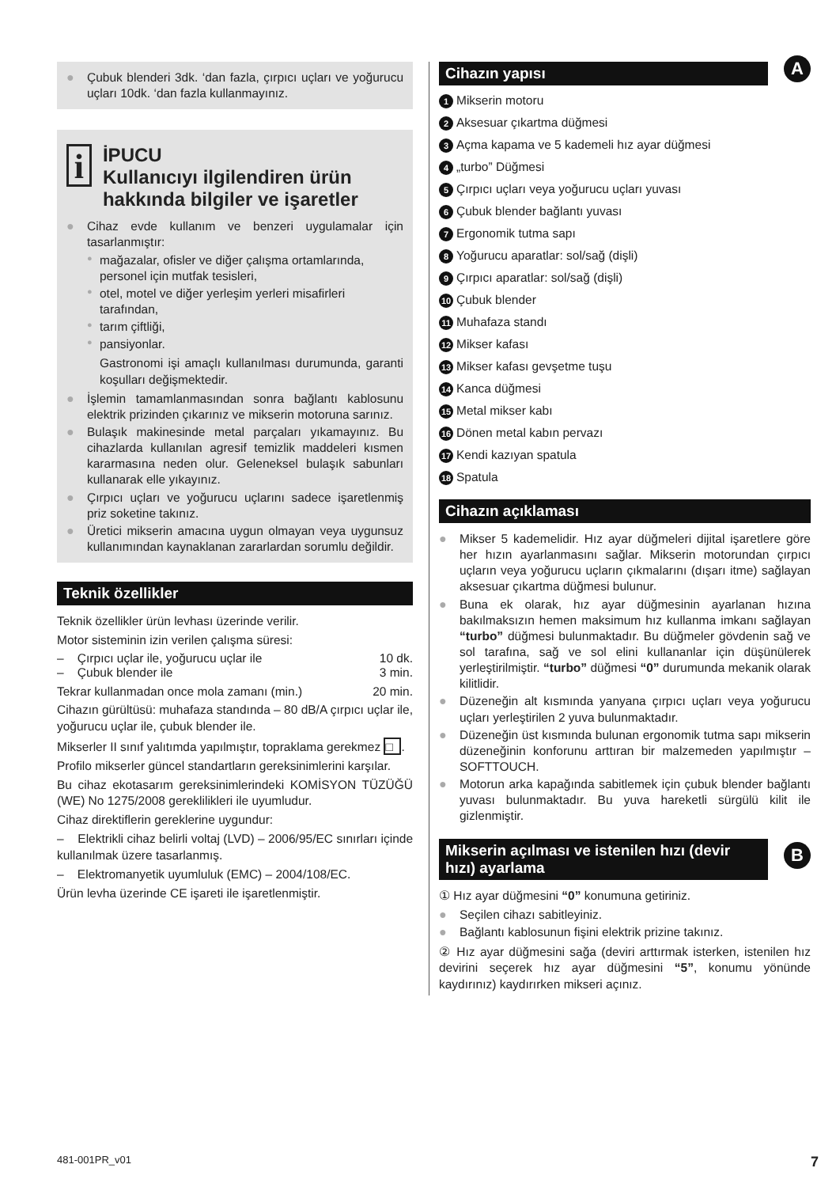● Çubuk blenderi 3dk. ‘dan fazla, çırpıcı uçları ve yoğurucu uçları 10dk. ‘dan fazla kullanmayınız.
i
İPUCU
Kullanıcıyı ilgilendiren ürün hakkında bilgiler ve işaretler
● Cihaz evde kullanım ve benzeri uygulamalar için tasarlanmıştır:
● mağazalar, ofisler ve diğer çalışma ortamlarında, personel için mutfak tesisleri,
● otel, motel ve diğer yerleşim yerleri misafirleri tarafından,
● tarım çiftliği,
● pansiyonlar.
Gastronomi işi amaçlı kullanılması durumunda, garanti koşulları değişmektedir.
● İşlemin tamamlanmasından sonra bağlantı kablosunu elektrik prizinden çıkarınız ve mikserin motoruna sarınız.
● Bulaşık makinesinde metal parçaları yıkamayınız. Bu cihazlarda kullanılan agresif temizlik maddeleri kısmen kararmasına neden olur. Geleneksel bulaşık sabunları kullanarak elle yıkayınız.
● Çırpıcı uçları ve yoğurucu uçlarını sadece işaretlenmiş priz soketine takınız.
● Üretici mikserin amacına uygun olmayan veya uygunsuz kullanımından kaynaklanan zararlardan sorumlu değildir.
Teknik özellikler
Teknik özellikler ürün levhası üzerinde verilir.
Motor sisteminin izin verilen çalışma süresi:
– Çırpıcı uçlar ile, yoğurucu uçlar ile 10 dk.
– Çubuk blender ile 3 min.
Tekrar kullanmadan once mola zamanı (min.) 20 min.
Cihazın gürültüsü: muhafaza standında – 80 dB/A çırpıcı uçlar ile, yoğurucu uçlar ile, çubuk blender ile.
Mikserler II sınıf yalıtımda yapılmıştır, topraklama gerekmez □.
Profilo mikserler güncel standartların gereksinimlerini karşılar.
Bu cihaz ekotasarım gereksinimlerindeki KOMİSYON TÜZÜĞÜ (WE) No 1275/2008 gereklilikleri ile uyumludur.
Cihaz direktiflerin gereklerine uygundur:
– Elektrikli cihaz belirli voltaj (LVD) – 2006/95/EC sınırları içinde kullanılmak üzere tasarlanmış.
– Elektromanyetik uyumluluk (EMC) – 2004/108/EC.
Ürün levha üzerinde CE işareti ile işaretlenmiştir.
Cihazın yapısı
A
1 Mikserin motoru
2 Aksesuar çıkartma düğmesi
3 Açma kapama ve 5 kademeli hız ayar düğmesi
4 „turbo” Düğmesi
5 Çırpıcı uçları veya yoğurucu uçları yuvası
6 Çubuk blender bağlantı yuvası
7 Ergonomik tutma sapı
8 Yoğurucu aparatlar: sol/sağ (dişli)
9 Çırpıcı aparatlar: sol/sağ (dişli)
10 Çubuk blender
11 Muhafaza standı
12 Mikser kafası
13 Mikser kafası gevşetme tuşu
14 Kanca düğmesi
15 Metal mikser kabı
16 Dönen metal kabın pervazı
17 Kendi kazıyan spatula
18 Spatula
Cihazın açıklaması
● Mikser 5 kademelidir. Hız ayar düğmeleri dijital işaretlere göre her hızın ayarlanmasını sağlar. Mikserin motorundan çırpıcı uçların veya yoğurucu uçların çıkmalarını (dışarı itme) sağlayan aksesuar çıkartma düğmesi bulunur.
● Buna ek olarak, hız ayar düğmesinin ayarlanan hızına bakılmaksızın hemen maksimum hız kullanma imkanı sağlayan “turbo” düğmesi bulunmaktadır. Bu düğmeler gövdenin sağ ve sol tarafına, sağ ve sol elini kullananlar için düşünülerek yerleştirilmiştir. “turbo” düğmesi “0” durumunda mekanik olarak kilitlidir.
● Düzeneğin alt kısmında yanyana çırpıcı uçları veya yoğurucu uçları yerleştirilen 2 yuva bulunmaktadır.
● Düzeneğin üst kısmında bulunan ergonomik tutma sapı mikserin düzeneğinin konforunu arttıran bir malzemeden yapılmıştır – SOFTTOUCH.
● Motorun arka kapağında sabitlemek için çubuk blender bağlantı yuvası bulunmaktadır. Bu yuva hareketli sürgülü kilit ile gizlenmiştir.
Mikserin açılması ve istenilen hızı (devir hızı) ayarlama
B
① Hız ayar düğmesini “0” konumuna getiriniz.
● Seçilen cihazı sabitleyiniz.
● Bağlantı kablosunun fişini elektrik prizine takınız.
② Hız ayar düğmesini sağa (deviri arttırmak isterken, istenilen hız devirini seçerek hız ayar düğmesini “5”, konumu yönünde kaydırınız) kaydırırken mikseri açınız.
481-001PR_v01 7